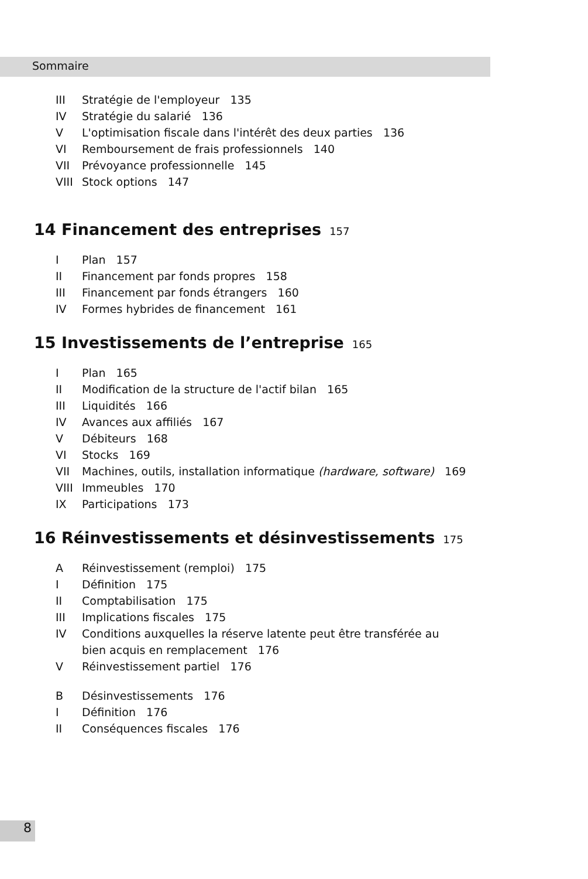Sommaire
III Stratégie de l'employeur 135
IV Stratégie du salarié 136
V L'optimisation fiscale dans l'intérêt des deux parties 136
VI Remboursement de frais professionnels 140
VII Prévoyance professionnelle 145
VIII Stock options 147
14 Financement des entreprises 157
I Plan 157
II Financement par fonds propres 158
III Financement par fonds étrangers 160
IV Formes hybrides de financement 161
15 Investissements de l’entreprise 165
I Plan 165
II Modification de la structure de l'actif bilan 165
III Liquidités 166
IV Avances aux affiliés 167
V Débiteurs 168
VI Stocks 169
VII Machines, outils, installation informatique (hardware, software) 169
VIII Immeubles 170
IX Participations 173
16 Réinvestissements et désinvestissements 175
A Réinvestissement (remploi) 175
I Définition 175
II Comptabilisation 175
III Implications fiscales 175
IV Conditions auxquelles la réserve latente peut être transférée au
bien acquis en remplacement 176
V Réinvestissement partiel 176
B Désinvestissements 176
I Définition 176
II Conséquences fiscales 176
8